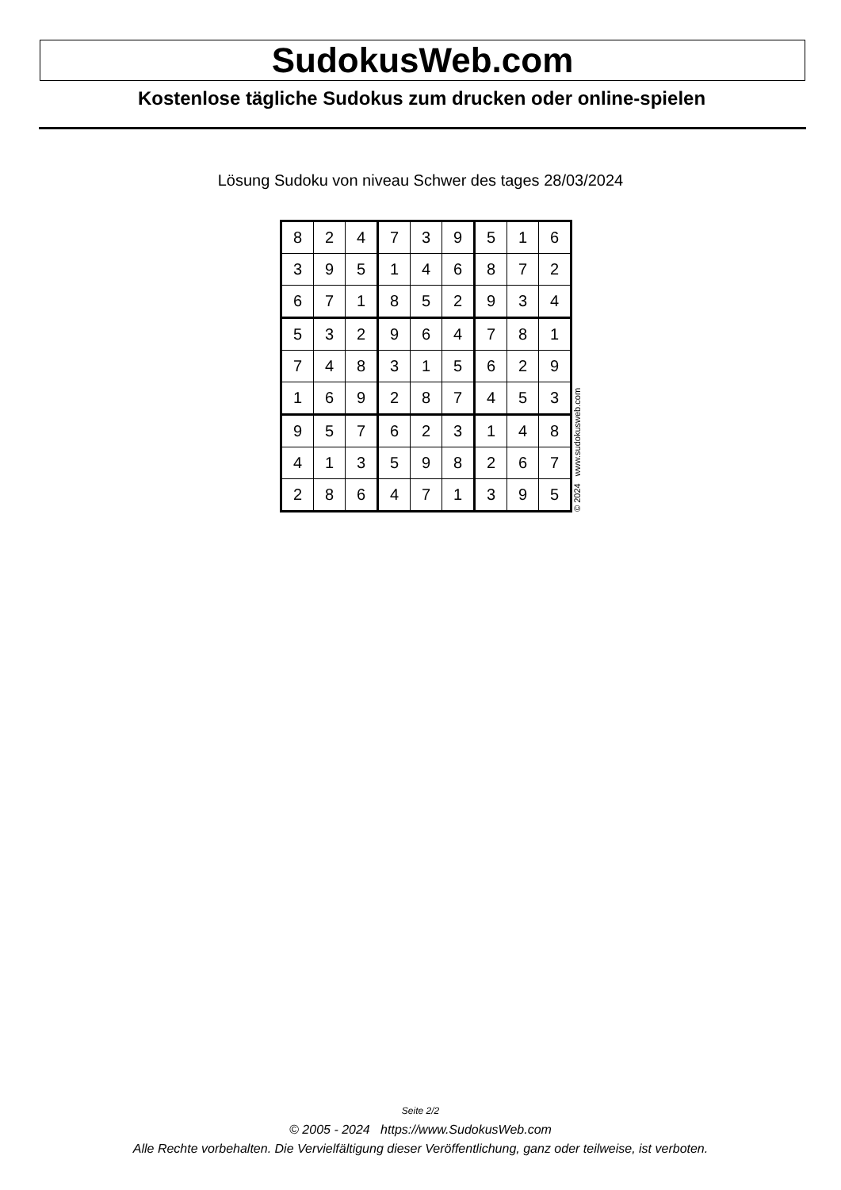SudokusWeb.com
Kostenlose tägliche Sudokus zum drucken oder online-spielen
Lösung Sudoku von niveau Schwer des tages 28/03/2024
| 8 | 2 | 4 | 7 | 3 | 9 | 5 | 1 | 6 |
| 3 | 9 | 5 | 1 | 4 | 6 | 8 | 7 | 2 |
| 6 | 7 | 1 | 8 | 5 | 2 | 9 | 3 | 4 |
| 5 | 3 | 2 | 9 | 6 | 4 | 7 | 8 | 1 |
| 7 | 4 | 8 | 3 | 1 | 5 | 6 | 2 | 9 |
| 1 | 6 | 9 | 2 | 8 | 7 | 4 | 5 | 3 |
| 9 | 5 | 7 | 6 | 2 | 3 | 1 | 4 | 8 |
| 4 | 1 | 3 | 5 | 9 | 8 | 2 | 6 | 7 |
| 2 | 8 | 6 | 4 | 7 | 1 | 3 | 9 | 5 |
© 2024 www.sudokusweb.com
Seite 2/2
© 2005 - 2024 https://www.SudokusWeb.com
Alle Rechte vorbehalten. Die Vervielfältigung dieser Veröffentlichung, ganz oder teilweise, ist verboten.